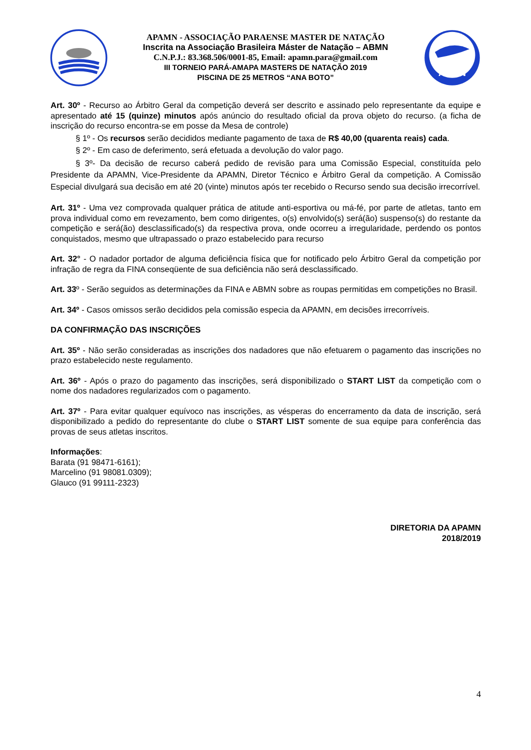APAMN - ASSOCIAÇÃO PARAENSE MASTER DE NATAÇÃO
Inscrita na Associação Brasileira Máster de Natação – ABMN
C.N.P.J.: 83.368.506/0001-85, Email: apamn.para@gmail.com
III TORNEIO PARÁ-AMAPA MASTERS DE NATAÇÃO 2019
PISCINA DE 25 METROS “ANA BOTO”
ABMN
Art. 30º - Recurso ao Árbitro Geral da competição deverá ser descrito e assinado pelo representante da equipe e apresentado até 15 (quinze) minutos após anúncio do resultado oficial da prova objeto do recurso. (a ficha de inscrição do recurso encontra-se em posse da Mesa de controle)
§ 1º - Os recursos serão decididos mediante pagamento de taxa de R$ 40,00 (quarenta reais) cada.
§ 2º - Em caso de deferimento, será efetuada a devolução do valor pago.
§ 3º- Da decisão de recurso caberá pedido de revisão para uma Comissão Especial, constituída pelo Presidente da APAMN, Vice-Presidente da APAMN, Diretor Técnico e Árbitro Geral da competição. A Comissão Especial divulgará sua decisão em até 20 (vinte) minutos após ter recebido o Recurso sendo sua decisão irrecorrível.
Art. 31º - Uma vez comprovada qualquer prática de atitude anti-esportiva ou má-fé, por parte de atletas, tanto em prova individual como em revezamento, bem como dirigentes, o(s) envolvido(s) será(ão) suspenso(s) do restante da competição e será(ão) desclassificado(s) da respectiva prova, onde ocorreu a irregularidade, perdendo os pontos conquistados, mesmo que ultrapassado o prazo estabelecido para recurso
Art. 32° - O nadador portador de alguma deficiência física que for notificado pelo Árbitro Geral da competição por infração de regra da FINA conseqüente de sua deficiência não será desclassificado.
Art. 33º - Serão seguidos as determinações da FINA e ABMN sobre as roupas permitidas em competições no Brasil.
Art. 34º - Casos omissos serão decididos pela comissão especia da APAMN, em decisões irrecorríveis.
DA CONFIRMAÇÃO DAS INSCRIÇÕES
Art. 35º - Não serão consideradas as inscrições dos nadadores que não efetuarem o pagamento das inscrições no prazo estabelecido neste regulamento.
Art. 36º - Após o prazo do pagamento das inscrições, será disponibilizado o START LIST da competição com o nome dos nadadores regularizados com o pagamento.
Art. 37º - Para evitar qualquer equívoco nas inscrições, as vésperas do encerramento da data de inscrição, será disponibilizado a pedido do representante do clube o START LIST somente de sua equipe para conferência das provas de seus atletas inscritos.
Informações:
Barata (91 98471-6161);
Marcelino (91 98081.0309);
Glauco (91 99111-2323)
DIRETORIA DA APAMN
2018/2019
4